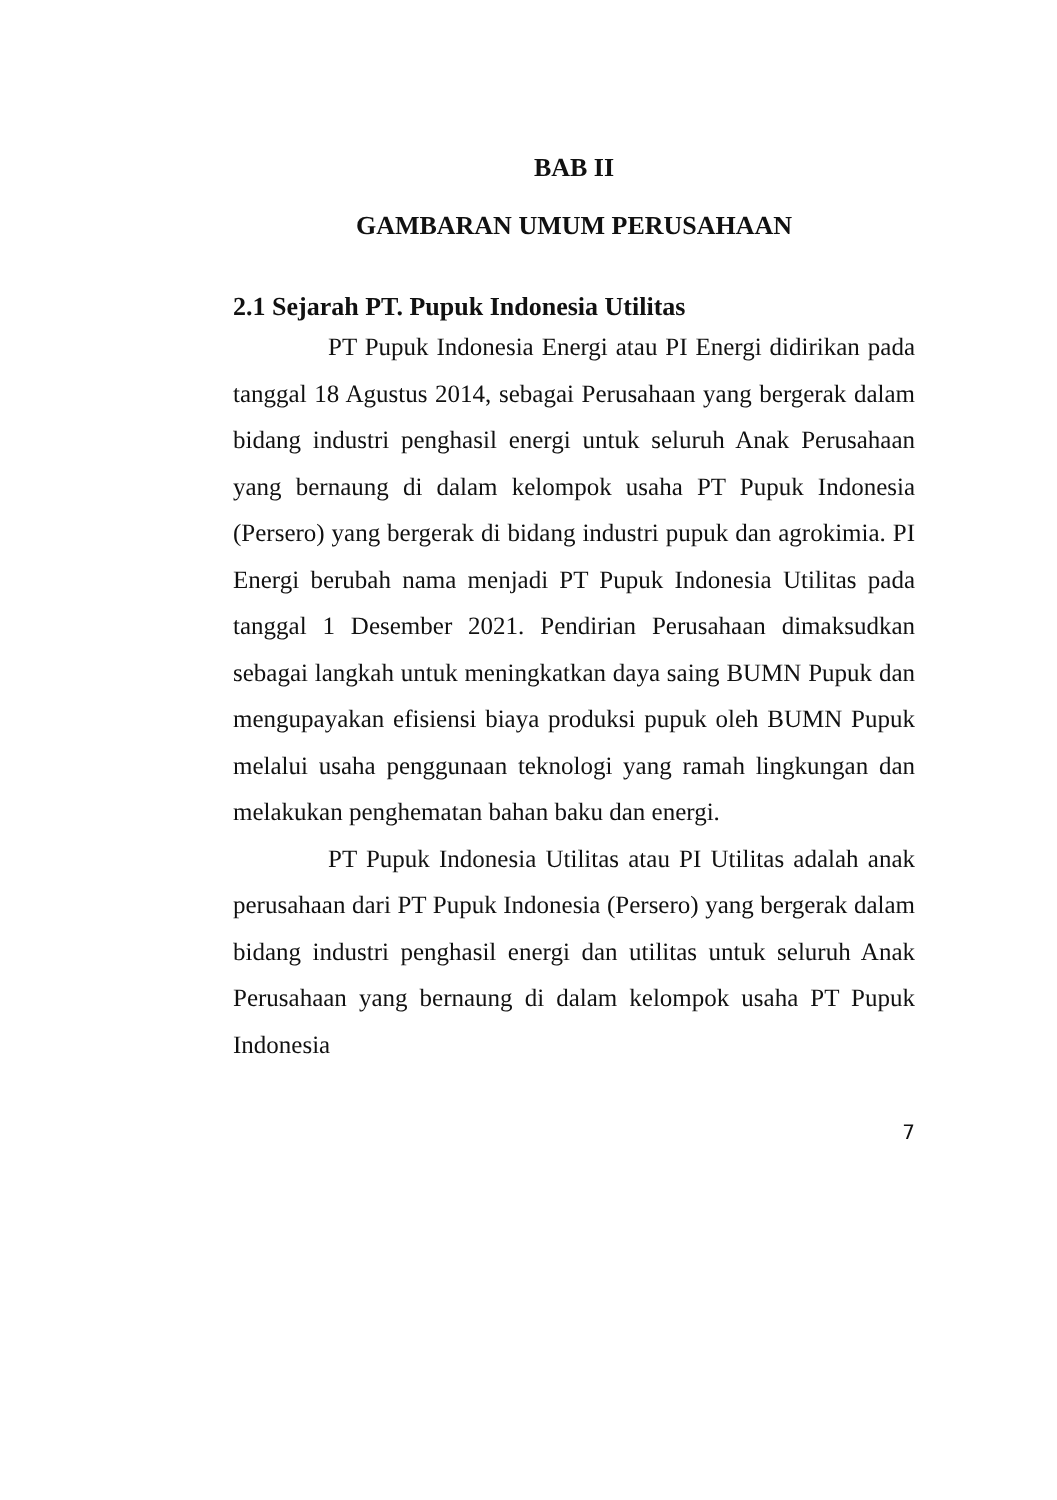BAB II
GAMBARAN UMUM PERUSAHAAN
2.1 Sejarah PT. Pupuk Indonesia Utilitas
PT Pupuk Indonesia Energi atau PI Energi didirikan pada tanggal 18 Agustus 2014, sebagai Perusahaan yang bergerak dalam bidang industri penghasil energi untuk seluruh Anak Perusahaan yang bernaung di dalam kelompok usaha PT Pupuk Indonesia (Persero) yang bergerak di bidang industri pupuk dan agrokimia. PI Energi berubah nama menjadi PT Pupuk Indonesia Utilitas pada tanggal 1 Desember 2021. Pendirian Perusahaan dimaksudkan sebagai langkah untuk meningkatkan daya saing BUMN Pupuk dan mengupayakan efisiensi biaya produksi pupuk oleh BUMN Pupuk melalui usaha penggunaan teknologi yang ramah lingkungan dan melakukan penghematan bahan baku dan energi.
PT Pupuk Indonesia Utilitas atau PI Utilitas adalah anak perusahaan dari PT Pupuk Indonesia (Persero) yang bergerak dalam bidang industri penghasil energi dan utilitas untuk seluruh Anak Perusahaan yang bernaung di dalam kelompok usaha PT Pupuk Indonesia
7